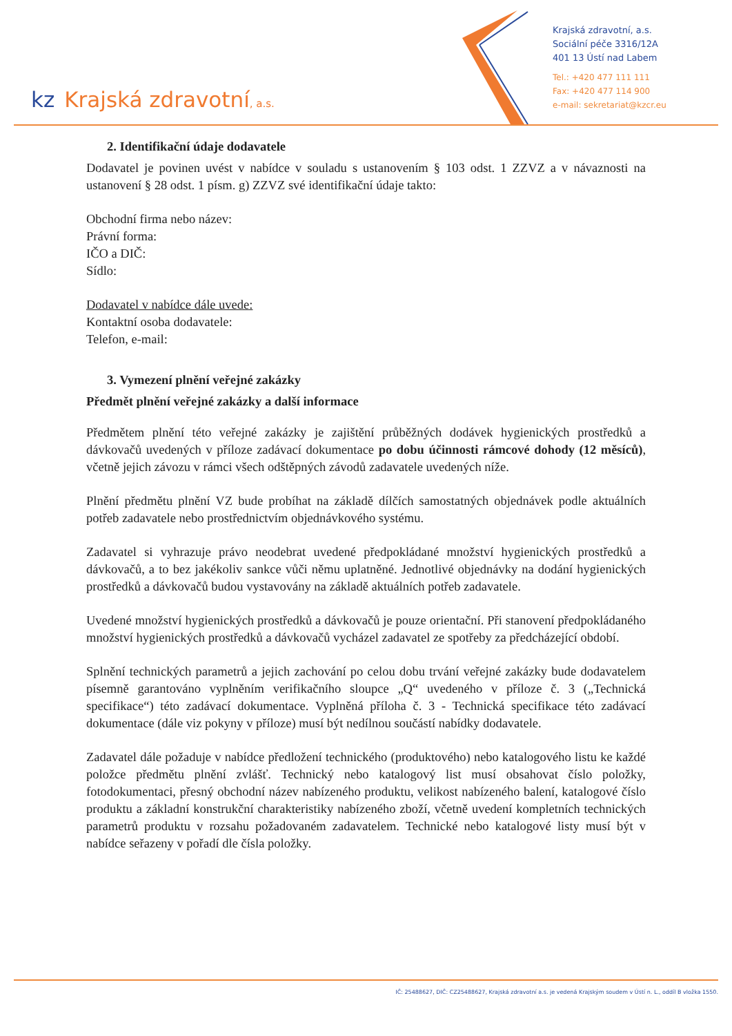kz Krajská zdravotní, a.s.
Krajská zdravotní, a.s.
Sociální péče 3316/12A
401 13 Ústí nad Labem
Tel.: +420 477 111 111
Fax: +420 477 114 900
e-mail: sekretariat@kzcr.eu
2. Identifikační údaje dodavatele
Dodavatel je povinen uvést v nabídce v souladu s ustanovením § 103 odst. 1 ZZVZ a v návaznosti na ustanovení § 28 odst. 1 písm. g) ZZVZ své identifikační údaje takto:
Obchodní firma nebo název:
Právní forma:
IČO a DIČ:
Sídlo:
Dodavatel v nabídce dále uvede:
Kontaktní osoba dodavatele:
Telefon, e-mail:
3. Vymezení plnění veřejné zakázky
Předmět plnění veřejné zakázky a další informace
Předmětem plnění této veřejné zakázky je zajištění průběžných dodávek hygienických prostředků a dávkovačů uvedených v příloze zadávací dokumentace po dobu účinnosti rámcové dohody (12 měsíců), včetně jejich závozu v rámci všech odštěpných závodů zadavatele uvedených níže.
Plnění předmětu plnění VZ bude probíhat na základě dílčích samostatných objednávek podle aktuálních potřeb zadavatele nebo prostřednictvím objednávkového systému.
Zadavatel si vyhrazuje právo neodebrat uvedené předpokládané množství hygienických prostředků a dávkovačů, a to bez jakékoliv sankce vůči němu uplatněné. Jednotlivé objednávky na dodání hygienických prostředků a dávkovačů budou vystavovány na základě aktuálních potřeb zadavatele.
Uvedené množství hygienických prostředků a dávkovačů je pouze orientační. Při stanovení předpokládaného množství hygienických prostředků a dávkovačů vycházel zadavatel ze spotřeby za předcházející období.
Splnění technických parametrů a jejich zachování po celou dobu trvání veřejné zakázky bude dodavatelem písemně garantováno vyplněním verifikačního sloupce „Q“ uvedeného v příloze č. 3 („Technická specifikace“) této zadávací dokumentace. Vyplněná příloha č. 3 - Technická specifikace této zadávací dokumentace (dále viz pokyny v příloze) musí být nedílnou součástí nabídky dodavatele.
Zadavatel dále požaduje v nabídce předložení technického (produktového) nebo katalogového listu ke každé položce předmětu plnění zvlášť. Technický nebo katalogový list musí obsahovat číslo položky, fotodokumentaci, přesný obchodní název nabízeného produktu, velikost nabízeného balení, katalogové číslo produktu a základní konstrukční charakteristiky nabízeného zboží, včetně uvedení kompletních technických parametrů produktu v rozsahu požadovaném zadavatelem. Technické nebo katalogové listy musí být v nabídce seřazeny v pořadí dle čísla položky.
IČ: 25488627, DIČ: CZ25488627, Krajská zdravotní a.s. je vedená Krajským soudem v Ústí n. L., oddíl B vložka 1550.